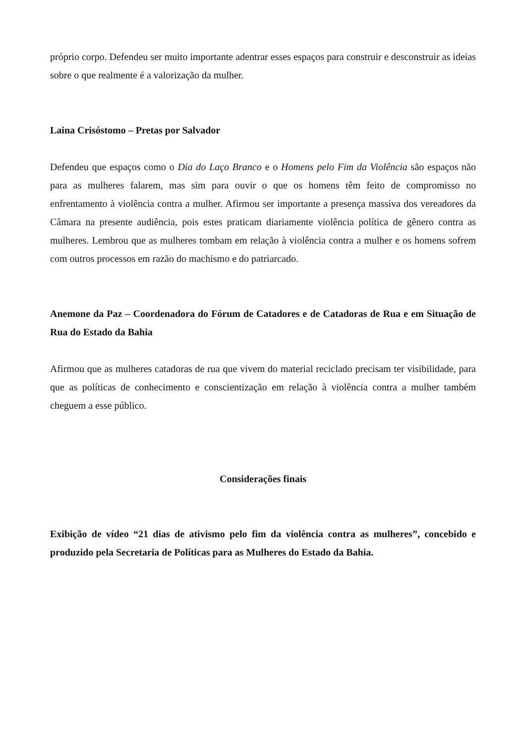próprio corpo. Defendeu ser muito importante adentrar esses espaços para construir e desconstruir as ideias sobre o que realmente é a valorização da mulher.
Laina Crisóstomo – Pretas por Salvador
Defendeu que espaços como o Dia do Laço Branco e o Homens pelo Fim da Violência são espaços não para as mulheres falarem, mas sim para ouvir o que os homens têm feito de compromisso no enfrentamento à violência contra a mulher. Afirmou ser importante a presença massiva dos vereadores da Câmara na presente audiência, pois estes praticam diariamente violência política de gênero contra as mulheres. Lembrou que as mulheres tombam em relação à violência contra a mulher e os homens sofrem com outros processos em razão do machismo e do patriarcado.
Anemone da Paz – Coordenadora do Fórum de Catadores e de Catadoras de Rua e em Situação de Rua do Estado da Bahia
Afirmou que as mulheres catadoras de rua que vivem do material reciclado precisam ter visibilidade, para que as políticas de conhecimento e conscientização em relação à violência contra a mulher também cheguem a esse público.
Considerações finais
Exibição de vídeo “21 dias de ativismo pelo fim da violência contra as mulheres”, concebido e produzido pela Secretaria de Políticas para as Mulheres do Estado da Bahia.